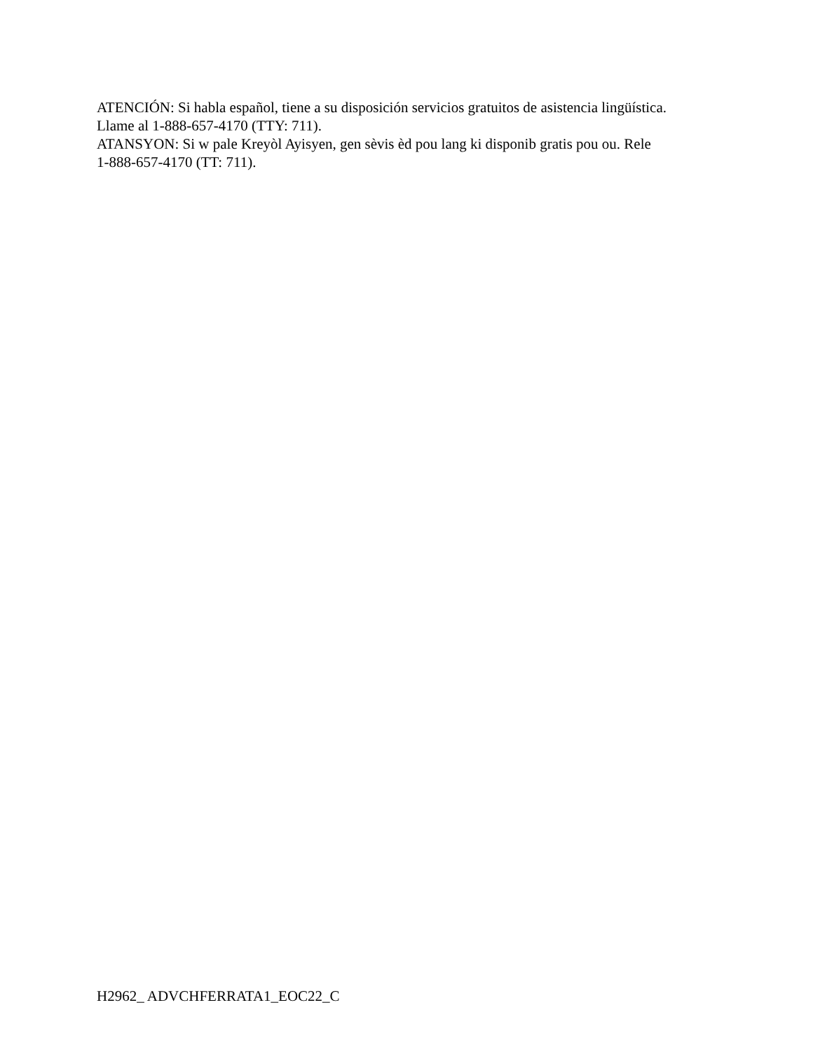ATENCIÓN: Si habla español, tiene a su disposición servicios gratuitos de asistencia lingüística.
Llame al 1-888-657-4170 (TTY: 711).
ATANSYON: Si w pale Kreyòl Ayisyen, gen sèvis èd pou lang ki disponib gratis pou ou. Rele
1-888-657-4170 (TT: 711).
H2962_ ADVCHFERRATA1_EOC22_C